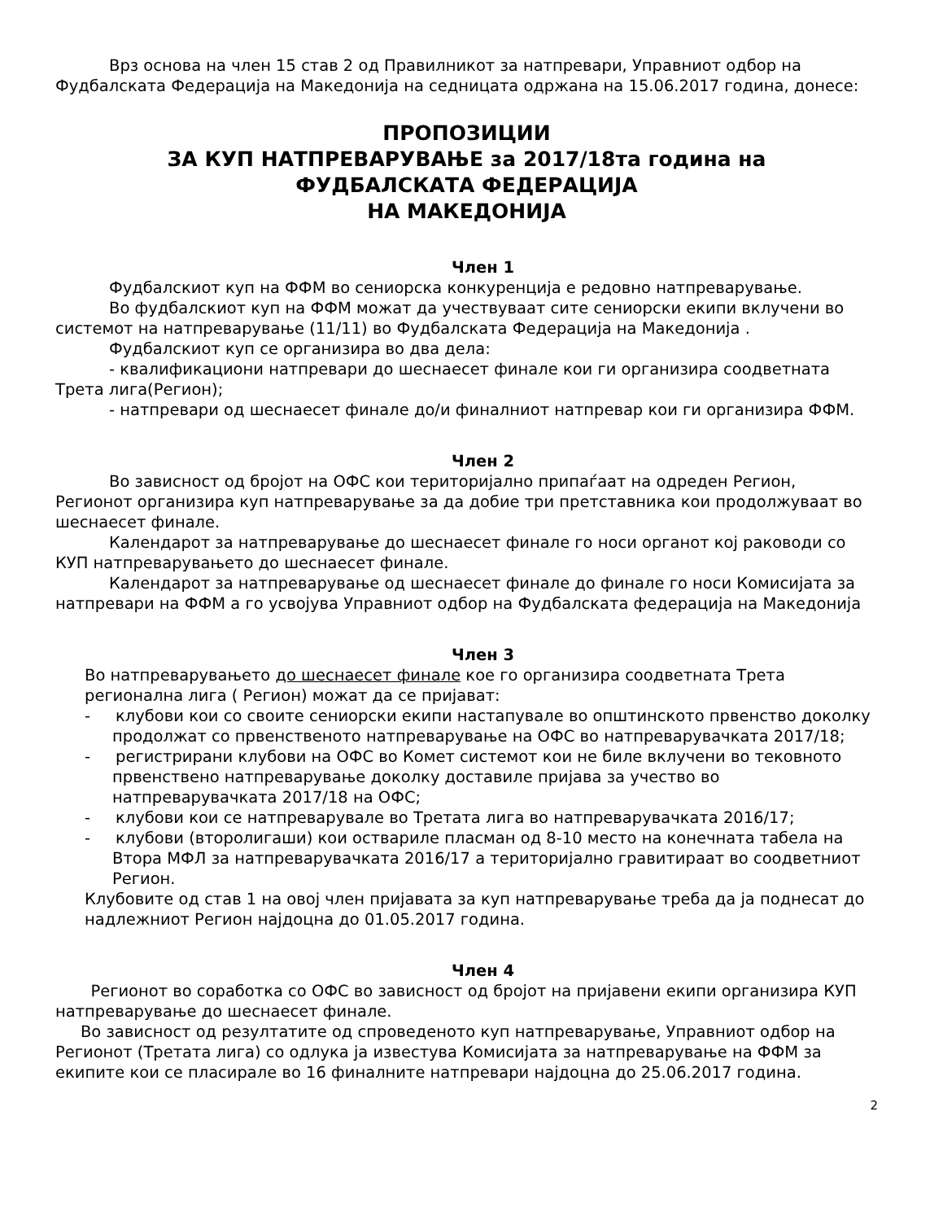Врз основа на член 15 став 2 од Правилникот за натпревари, Управниот одбор на Фудбалската Федерација на Македонија на седницата одржана на 15.06.2017 година, донесе:
ПРОПОЗИЦИИ
ЗА КУП НАТПРЕВАРУВАЊЕ за 2017/18та година на
ФУДБАЛСКАТА ФЕДЕРАЦИЈА
НА МАКЕДОНИЈА
Член 1
Фудбалскиот куп на ФФМ во сениорска конкуренција е редовно натпреварување.
Во фудбалскиот куп на ФФМ можат да учествуваат сите сениорски екипи вклучени во системот на натпреварување (11/11) во Фудбалската Федерација на Македонија .
Фудбалскиот куп се организира во два дела:
- квалификациони натпревари до шеснаесет финале кои ги организира соодветната Трета лига(Регион);
- натпревари од шеснаесет финале до/и финалниот натпревар кои ги организира ФФМ.
Член 2
Во зависност од бројот на ОФС кои територијално припаѓаат на одреден Регион, Регионот организира куп натпреварување за да добие три претставника кои продолжуваат во шеснаесет финале.
Календарот за натпреварување до шеснаесет финале го носи органот кој раководи со КУП натпреварувањето до шеснаесет финале.
Календарот за натпреварување од шеснаесет финале до финале го носи Комисијата за натпревари на ФФМ а го усвојува Управниот одбор на Фудбалската федерација на Македонија
Член 3
Во натпреварувањето до шеснаесет финале кое го организира соодветната Трета регионална лига ( Регион) можат да се пријават:
- клубови кои со своите сениорски екипи настапувале во општинското првенство доколку продолжат со првенственото натпреварување на ОФС во натпреварувачката 2017/18;
- регистрирани клубови на ОФС во Комет системот кои не биле вклучени во тековното првенствено натпреварување доколку доставиле пријава за учество во натпреварувачката 2017/18 на ОФС;
- клубови кои се натпреварувале во Третата лига во натпреварувачката 2016/17;
- клубови (второлигаши) кои оствариле пласман од 8-10 место на конечната табела на Втора МФЛ за натпреварувачката 2016/17 а територијално гравитираат во соодветниот Регион.
Клубовите од став 1 на овој член пријавата за куп натпреварување треба да ја поднесат до надлежниот Регион најдоцна до 01.05.2017 година.
Член 4
Регионот во соработка со ОФС во зависност од бројот на пријавени екипи организира КУП натпреварување до шеснаесет финале.
Во зависност од резултатите од спроведеното куп натпреварување, Управниот одбор на Регионот (Третата лига) со одлука ја известува Комисијата за натпреварување на ФФМ за екипите кои се пласирале во 16 финалните натпревари најдоцна до 25.06.2017 година.
2